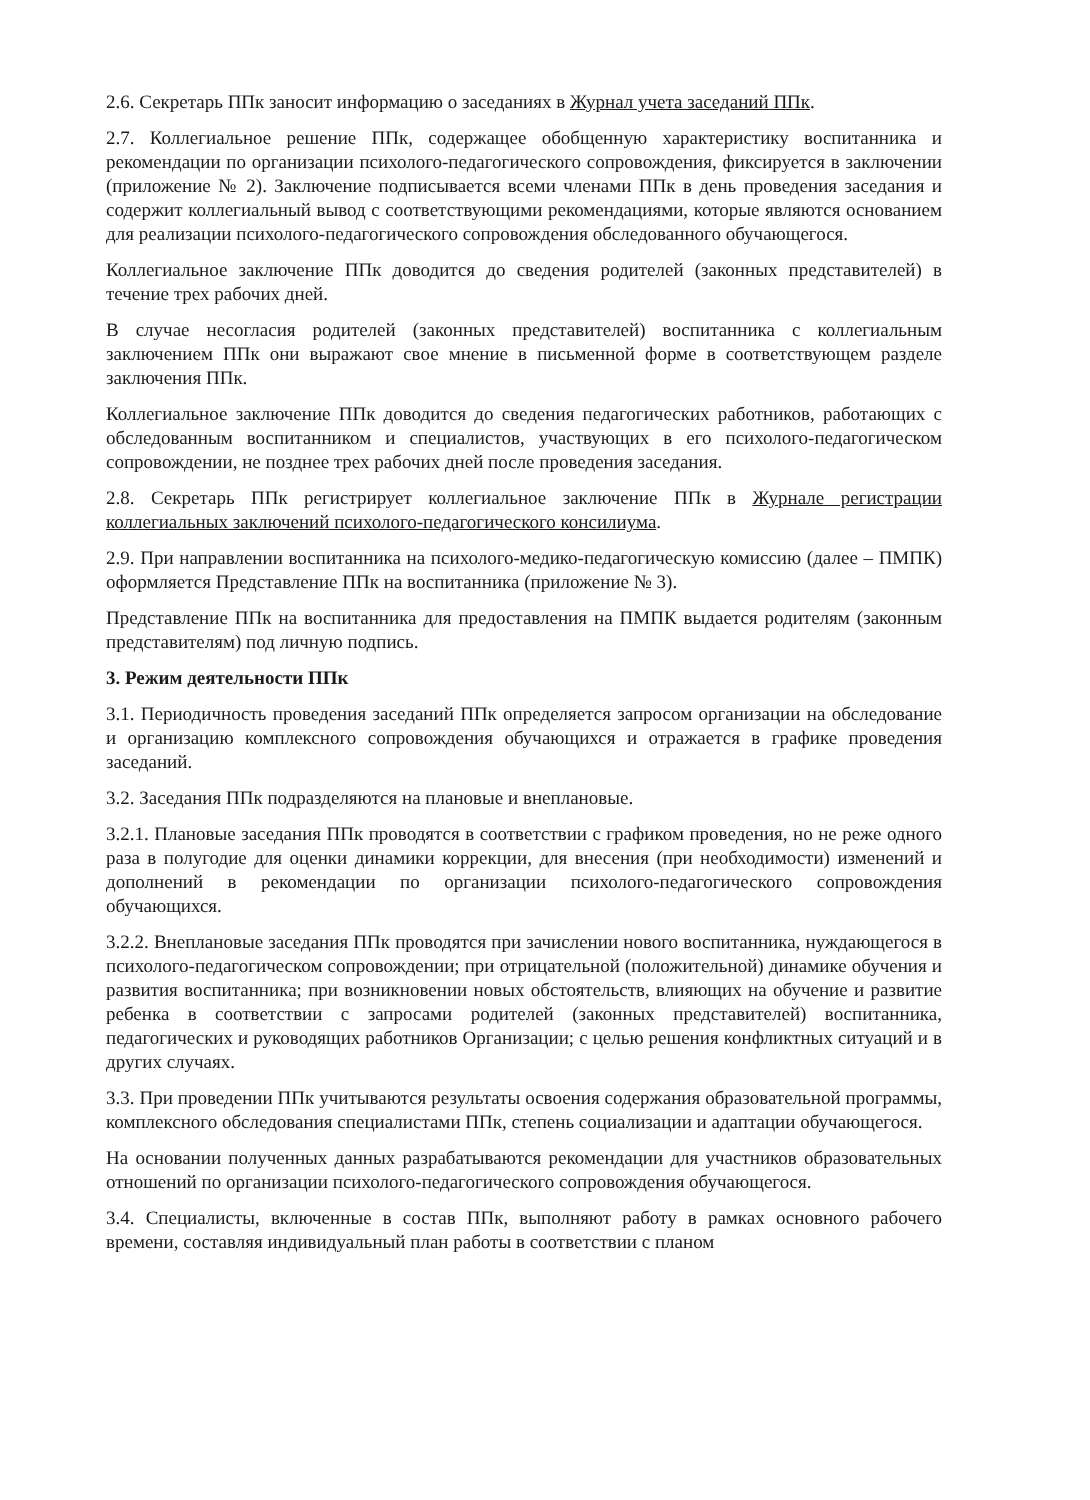2.6. Секретарь ППк заносит информацию о заседаниях в Журнал учета заседаний ППк.
2.7. Коллегиальное решение ППк, содержащее обобщенную характеристику воспитанника и рекомендации по организации психолого-педагогического сопровождения, фиксируется в заключении (приложение № 2). Заключение подписывается всеми членами ППк в день проведения заседания и содержит коллегиальный вывод с соответствующими рекомендациями, которые являются основанием для реализации психолого-педагогического сопровождения обследованного обучающегося.
Коллегиальное заключение ППк доводится до сведения родителей (законных представителей) в течение трех рабочих дней.
В случае несогласия родителей (законных представителей) воспитанника с коллегиальным заключением ППк они выражают свое мнение в письменной форме в соответствующем разделе заключения ППк.
Коллегиальное заключение ППк доводится до сведения педагогических работников, работающих с обследованным воспитанником и специалистов, участвующих в его психолого-педагогическом сопровождении, не позднее трех рабочих дней после проведения заседания.
2.8. Секретарь ППк регистрирует коллегиальное заключение ППк в Журнале регистрации коллегиальных заключений психолого-педагогического консилиума.
2.9. При направлении воспитанника на психолого-медико-педагогическую комиссию (далее – ПМПК) оформляется Представление ППк на воспитанника (приложение № 3).
Представление ППк на воспитанника для предоставления на ПМПК выдается родителям (законным представителям) под личную подпись.
3. Режим деятельности ППк
3.1. Периодичность проведения заседаний ППк определяется запросом организации на обследование и организацию комплексного сопровождения обучающихся и отражается в графике проведения заседаний.
3.2. Заседания ППк подразделяются на плановые и внеплановые.
3.2.1. Плановые заседания ППк проводятся в соответствии с графиком проведения, но не реже одного раза в полугодие для оценки динамики коррекции, для внесения (при необходимости) изменений и дополнений в рекомендации по организации психолого-педагогического сопровождения обучающихся.
3.2.2. Внеплановые заседания ППк проводятся при зачислении нового воспитанника, нуждающегося в психолого-педагогическом сопровождении; при отрицательной (положительной) динамике обучения и развития воспитанника; при возникновении новых обстоятельств, влияющих на обучение и развитие ребенка в соответствии с запросами родителей (законных представителей) воспитанника, педагогических и руководящих работников Организации; с целью решения конфликтных ситуаций и в других случаях.
3.3. При проведении ППк учитываются результаты освоения содержания образовательной программы, комплексного обследования специалистами ППк, степень социализации и адаптации обучающегося.
На основании полученных данных разрабатываются рекомендации для участников образовательных отношений по организации психолого-педагогического сопровождения обучающегося.
3.4. Специалисты, включенные в состав ППк, выполняют работу в рамках основного рабочего времени, составляя индивидуальный план работы в соответствии с планом